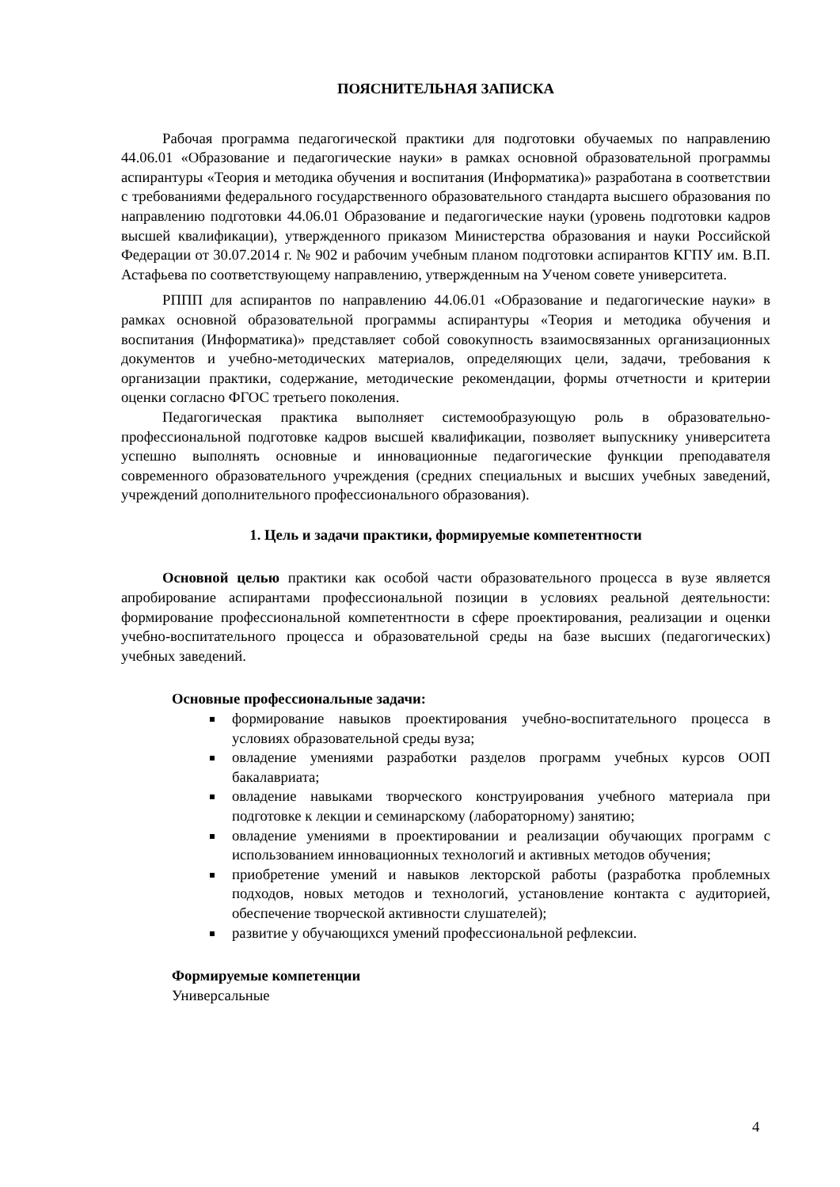ПОЯСНИТЕЛЬНАЯ ЗАПИСКА
Рабочая программа педагогической практики для подготовки обучаемых по направлению 44.06.01 «Образование и педагогические науки» в рамках основной образовательной программы аспирантуры «Теория и методика обучения и воспитания (Информатика)» разработана в соответствии с требованиями федерального государственного образовательного стандарта высшего образования по направлению подготовки 44.06.01 Образование и педагогические науки (уровень подготовки кадров высшей квалификации), утвержденного приказом Министерства образования и науки Российской Федерации от 30.07.2014 г. № 902 и рабочим учебным планом подготовки аспирантов КГПУ им. В.П. Астафьева по соответствующему направлению, утвержденным на Ученом совете университета.
РППП для аспирантов по направлению 44.06.01 «Образование и педагогические науки» в рамках основной образовательной программы аспирантуры «Теория и методика обучения и воспитания (Информатика)» представляет собой совокупность взаимосвязанных организационных документов и учебно-методических материалов, определяющих цели, задачи, требования к организации практики, содержание, методические рекомендации, формы отчетности и критерии оценки согласно ФГОС третьего поколения.
Педагогическая практика выполняет системообразующую роль в образовательно-профессиональной подготовке кадров высшей квалификации, позволяет выпускнику университета успешно выполнять основные и инновационные педагогические функции преподавателя современного образовательного учреждения (средних специальных и высших учебных заведений, учреждений дополнительного профессионального образования).
1. Цель и задачи практики, формируемые компетентности
Основной целью практики как особой части образовательного процесса в вузе является апробирование аспирантами профессиональной позиции в условиях реальной деятельности: формирование профессиональной компетентности в сфере проектирования, реализации и оценки учебно-воспитательного процесса и образовательной среды на базе высших (педагогических) учебных заведений.
Основные профессиональные задачи:
формирование навыков проектирования учебно-воспитательного процесса в условиях образовательной среды вуза;
овладение умениями разработки разделов программ учебных курсов ООП бакалавриата;
овладение навыками творческого конструирования учебного материала при подготовке к лекции и семинарскому (лабораторному) занятию;
овладение умениями в проектировании и реализации обучающих программ с использованием инновационных технологий и активных методов обучения;
приобретение умений и навыков лекторской работы (разработка проблемных подходов, новых методов и технологий, установление контакта с аудиторией, обеспечение творческой активности слушателей);
развитие у обучающихся умений профессиональной рефлексии.
Формируемые компетенции
Универсальные
4